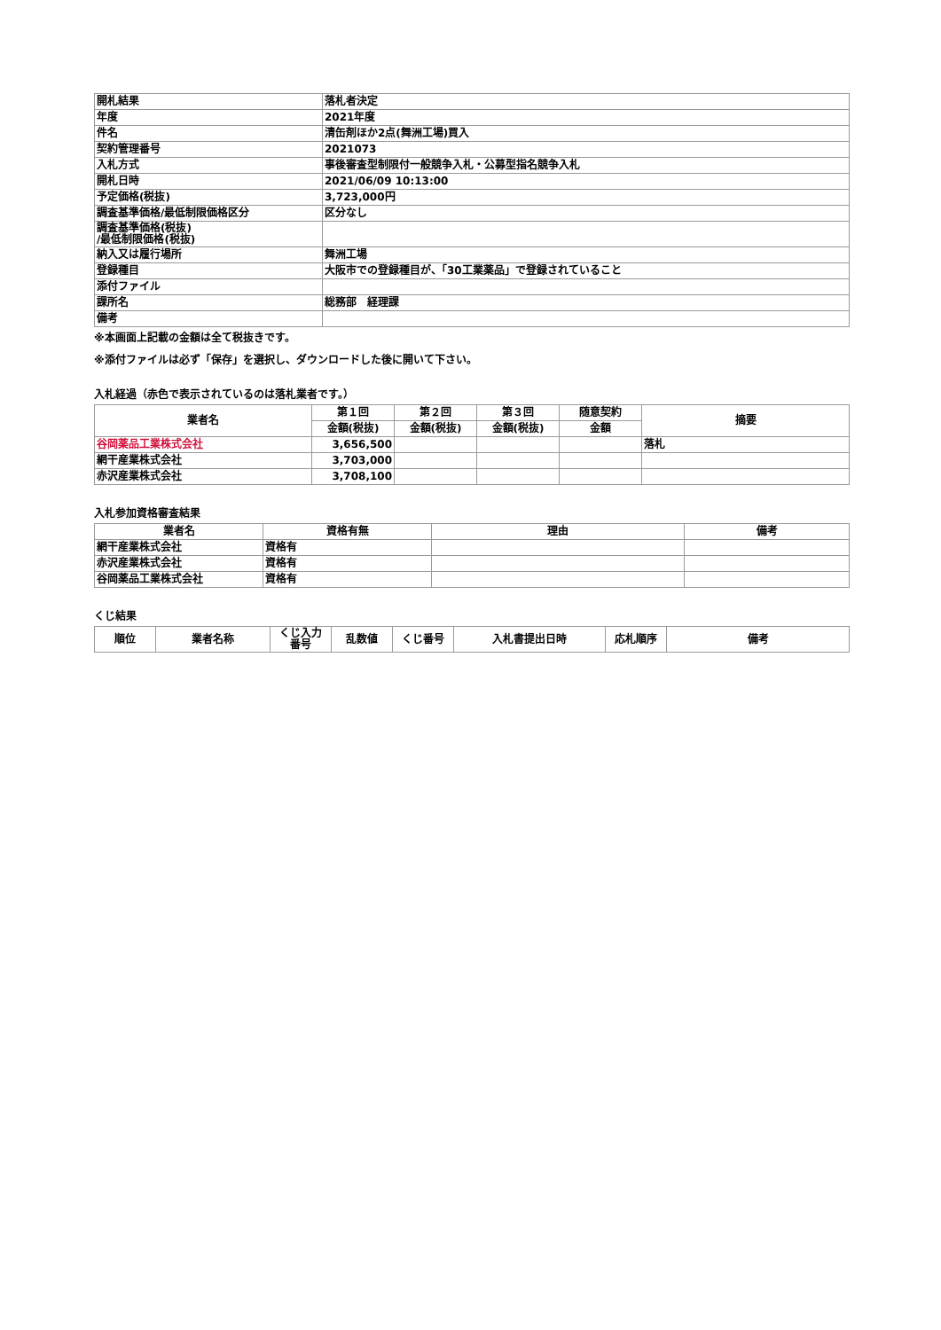| 開札結果 | 落札者決定 |
| 年度 | 2021年度 |
| 件名 | 清缶剤ほか2点(舞洲工場)買入 |
| 契約管理番号 | 2021073 |
| 入札方式 | 事後審査型制限付一般競争入札・公募型指名競争入札 |
| 開札日時 | 2021/06/09 10:13:00 |
| 予定価格(税抜) | 3,723,000円 |
| 調査基準価格/最低制限価格区分 | 区分なし |
| 調査基準価格(税抜) /最低制限価格(税抜) | |
| 納入又は履行場所 | 舞洲工場 |
| 登録種目 | 大阪市での登録種目が、「30工業薬品」で登録されていること |
| 添付ファイル | |
| 課所名 | 総務部 経理課 |
| 備考 | |
※本画面上記載の金額は全て税抜きです。
※添付ファイルは必ず「保存」を選択し、ダウンロードした後に開いて下さい。
入札経過（赤色で表示されているのは落札業者です。）
| 業者名 | 第１回 | 第２回 | 第３回 | 随意契約 | 摘要 |
| --- | --- | --- | --- | --- | --- |
| | 金額(税抜) | 金額(税抜) | 金額(税抜) | 金額 | |
| 谷岡薬品工業株式会社 | 3,656,500 | | | | 落札 |
| 網干産業株式会社 | 3,703,000 | | | | |
| 赤沢産業株式会社 | 3,708,100 | | | | |
入札参加資格審査結果
| 業者名 | 資格有無 | 理由 | 備考 |
| --- | --- | --- | --- |
| 網干産業株式会社 | 資格有 | | |
| 赤沢産業株式会社 | 資格有 | | |
| 谷岡薬品工業株式会社 | 資格有 | | |
くじ結果
| 順位 | 業者名称 | くじ入力 番号 | 乱数値 | くじ番号 | 入札書提出日時 | 応札順序 | 備考 |
| --- | --- | --- | --- | --- | --- | --- | --- |